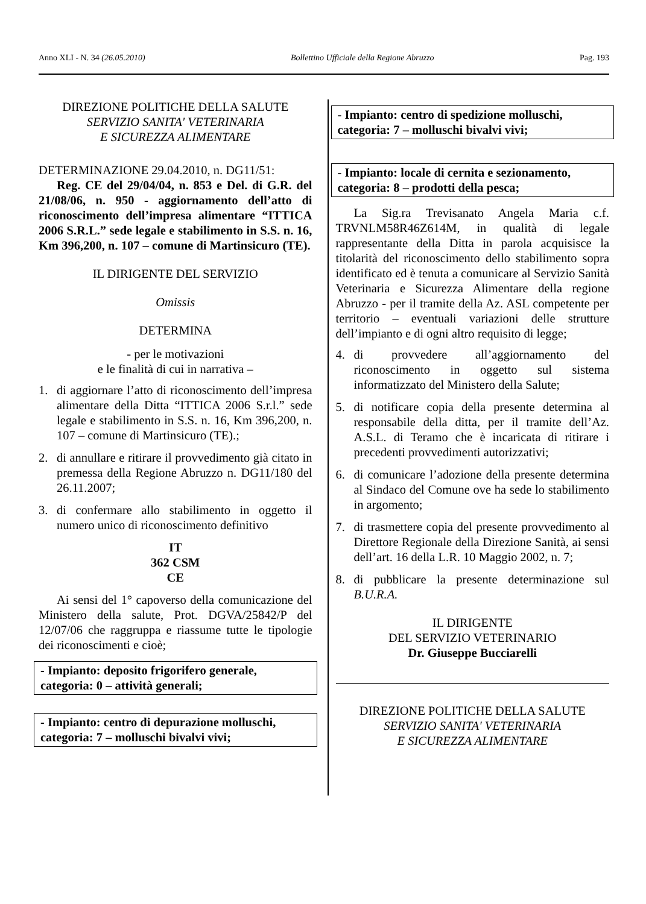Anno XLI - N. 34 (26.05.2010) Bollettino Ufficiale della Regione Abruzzo Pag. 193
DIREZIONE POLITICHE DELLA SALUTE
SERVIZIO SANITA' VETERINARIA
E SICUREZZA ALIMENTARE
DETERMINAZIONE 29.04.2010, n. DG11/51:
Reg. CE del 29/04/04, n. 853 e Del. di G.R. del 21/08/06, n. 950 - aggiornamento dell’atto di riconoscimento dell’impresa alimentare “ITTICA 2006 S.R.L.” sede legale e stabilimento in S.S. n. 16, Km 396,200, n. 107 – comune di Martinsicuro (TE).
IL DIRIGENTE DEL SERVIZIO
Omissis
DETERMINA
- per le motivazioni
e le finalità di cui in narrativa –
1. di aggiornare l’atto di riconoscimento dell’impresa alimentare della Ditta “ITTICA 2006 S.r.l.” sede legale e stabilimento in S.S. n. 16, Km 396,200, n. 107 – comune di Martinsicuro (TE).;
2. di annullare e ritirare il provvedimento già citato in premessa della Regione Abruzzo n. DG11/180 del 26.11.2007;
3. di confermare allo stabilimento in oggetto il numero unico di riconoscimento definitivo
IT
362 CSM
CE
Ai sensi del 1° capoverso della comunicazione del Ministero della salute, Prot. DGVA/25842/P del 12/07/06 che raggruppa e riassume tutte le tipologie dei riconoscimenti e cioè;
- Impianto: deposito frigorifero generale, categoria: 0 – attività generali;
- Impianto: centro di depurazione molluschi, categoria: 7 – molluschi bivalvi vivi;
- Impianto: centro di spedizione molluschi, categoria: 7 – molluschi bivalvi vivi;
- Impianto: locale di cernita e sezionamento, categoria: 8 – prodotti della pesca;
La Sig.ra Trevisanato Angela Maria c.f. TRVNLM58R46Z614M, in qualità di legale rappresentante della Ditta in parola acquisisce la titolarità del riconoscimento dello stabilimento sopra identificato ed è tenuta a comunicare al Servizio Sanità Veterinaria e Sicurezza Alimentare della regione Abruzzo - per il tramite della Az. ASL competente per territorio – eventuali variazioni delle strutture dell’impianto e di ogni altro requisito di legge;
4. di provvedere all’aggiornamento del riconoscimento in oggetto sul sistema informatizzato del Ministero della Salute;
5. di notificare copia della presente determina al responsabile della ditta, per il tramite dell’Az. A.S.L. di Teramo che è incaricata di ritirare i precedenti provvedimenti autorizzativi;
6. di comunicare l’adozione della presente determina al Sindaco del Comune ove ha sede lo stabilimento in argomento;
7. di trasmettere copia del presente provvedimento al Direttore Regionale della Direzione Sanità, ai sensi dell’art. 16 della L.R. 10 Maggio 2002, n. 7;
8. di pubblicare la presente determinazione sul B.U.R.A.
IL DIRIGENTE
DEL SERVIZIO VETERINARIO
Dr. Giuseppe Bucciarelli
DIREZIONE POLITICHE DELLA SALUTE
SERVIZIO SANITA' VETERINARIA
E SICUREZZA ALIMENTARE